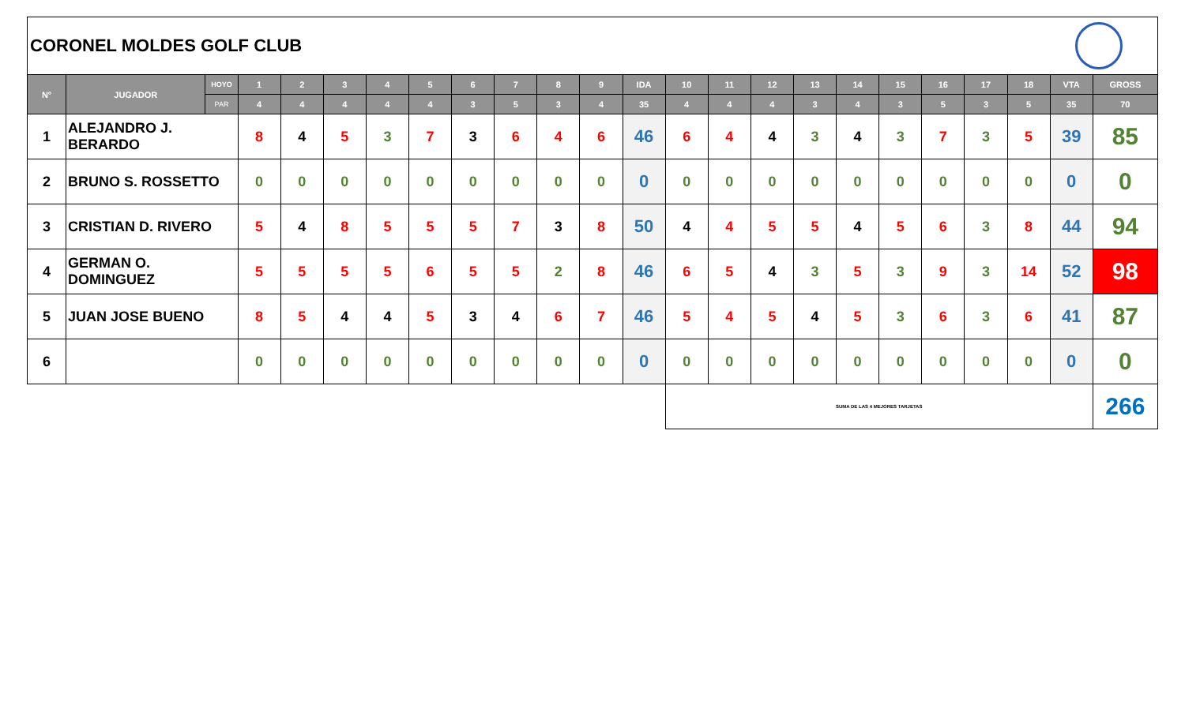CORONEL MOLDES GOLF CLUB
| N° | JUGADOR | HOYO | 1 | 2 | 3 | 4 | 5 | 6 | 7 | 8 | 9 | IDA | 10 | 11 | 12 | 13 | 14 | 15 | 16 | 17 | 18 | VTA | GROSS |
| --- | --- | --- | --- | --- | --- | --- | --- | --- | --- | --- | --- | --- | --- | --- | --- | --- | --- | --- | --- | --- | --- | --- | --- |
| | | PAR | 4 | 4 | 4 | 4 | 4 | 3 | 5 | 3 | 4 | 35 | 4 | 4 | 4 | 3 | 4 | 3 | 5 | 3 | 5 | 35 | 70 |
| 1 | ALEJANDRO J. BERARDO | | 8 | 4 | 5 | 3 | 7 | 3 | 6 | 4 | 6 | 46 | 6 | 4 | 4 | 3 | 4 | 3 | 7 | 3 | 5 | 39 | 85 |
| 2 | BRUNO S. ROSSETTO | | 0 | 0 | 0 | 0 | 0 | 0 | 0 | 0 | 0 | 0 | 0 | 0 | 0 | 0 | 0 | 0 | 0 | 0 | 0 | 0 | 0 |
| 3 | CRISTIAN D. RIVERO | | 5 | 4 | 8 | 5 | 5 | 5 | 7 | 3 | 8 | 50 | 4 | 4 | 5 | 5 | 4 | 5 | 6 | 3 | 8 | 44 | 94 |
| 4 | GERMAN O. DOMINGUEZ | | 5 | 5 | 5 | 5 | 6 | 5 | 5 | 2 | 8 | 46 | 6 | 5 | 4 | 3 | 5 | 3 | 9 | 3 | 14 | 52 | 98 |
| 5 | JUAN JOSE BUENO | | 8 | 5 | 4 | 4 | 5 | 3 | 4 | 6 | 7 | 46 | 5 | 4 | 5 | 4 | 5 | 3 | 6 | 3 | 6 | 41 | 87 |
| 6 | | | 0 | 0 | 0 | 0 | 0 | 0 | 0 | 0 | 0 | 0 | 0 | 0 | 0 | 0 | 0 | 0 | 0 | 0 | 0 | 0 | 0 |
| | | | | | | | | | | | | | SUMA DE LAS 4 MEJORES TARJETAS | | | | | | | | | | 266 |